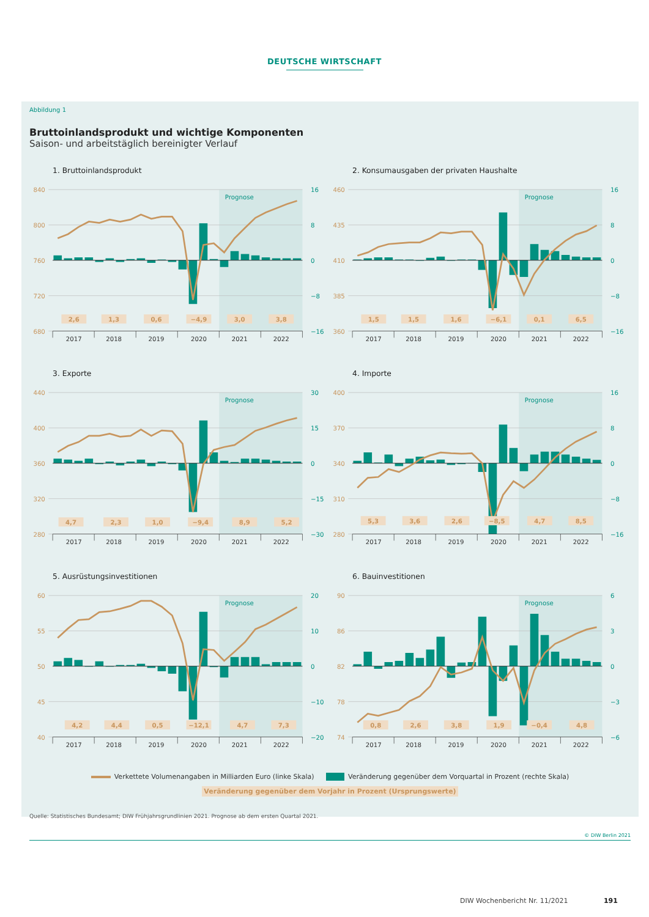DEUTSCHE WIRTSCHAFT
Abbildung 1
Bruttoinlandsprodukt und wichtige Komponenten
Saison- und arbeitstäglich bereinigter Verlauf
1. Bruttoinlandsprodukt
840
800
760
720
680
16
8
0
−8
−16
Prognose
2,6
1,3
0,6
−4,9
3,0
3,8
2017
2018
2019
2020
2021
2022
2. Konsumausgaben der privaten Haushalte
460
435
410
385
360
16
8
0
−8
−16
Prognose
1,5
1,5
1,6
−6,1
0,1
6,5
2017
2018
2019
2020
2021
2022
3. Exporte
440
400
360
320
280
30
15
0
−15
−30
Prognose
4,7
2,3
1,0
−9,4
8,9
5,2
2017
2018
2019
2020
2021
2022
4. Importe
400
370
340
310
280
16
8
0
−8
−16
Prognose
5,3
3,6
2,6
−8,5
4,7
8,5
2017
2018
2019
2020
2021
2022
5. Ausrüstungsinvestitionen
60
55
50
45
40
20
10
0
−10
−20
Prognose
4,2
4,4
0,5
−12,1
4,7
7,3
2017
2018
2019
2020
2021
2022
6. Bauinvestitionen
90
86
82
78
74
6
3
0
−3
−6
Prognose
0,8
2,6
3,8
1,9
−0,4
4,8
2017
2018
2019
2020
2021
2022
Verkettete Volumenangaben in Milliarden Euro (linke Skala) Veränderung gegenüber dem Vorquartal in Prozent (rechte Skala)
Veränderung gegenüber dem Vorjahr in Prozent (Ursprungswerte)
Quelle: Statistisches Bundesamt; DIW Frühjahrsgrundlinien 2021. Prognose ab dem ersten Quartal 2021.
© DIW Berlin 2021
DIW Wochenbericht Nr. 11/2021 191